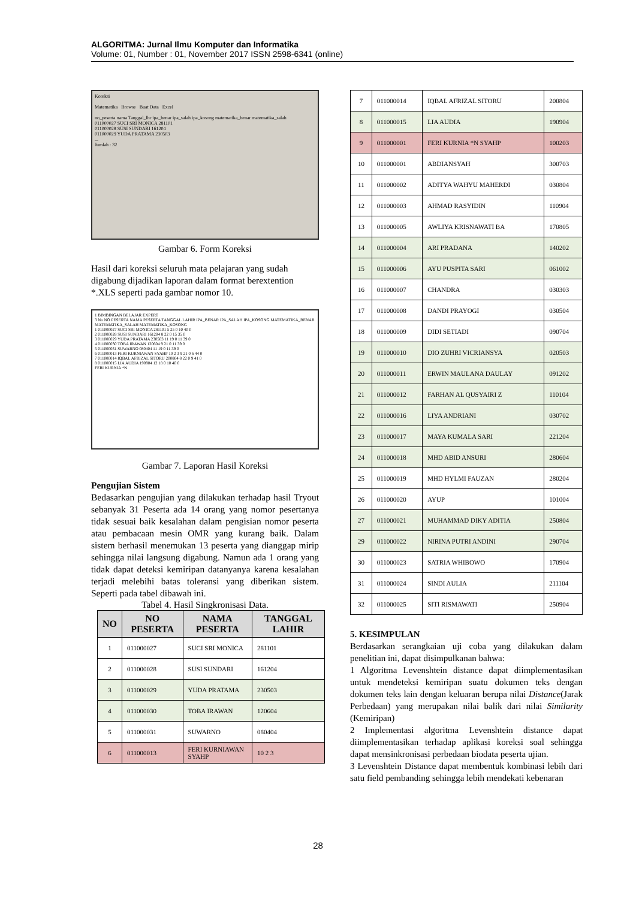ALGORITMA: Jurnal Ilmu Komputer dan Informatika
Volume: 01, Number : 01, November 2017 ISSN 2598-6341 (online)
Koreksi
Matematika Browse Buat Data Excel
no_peserta nama Tanggal_lhr ipa_benar ipa_salah ipa_kosong matematika_benar matematika_salah
011000027 SUCI SRI MONICA 281101
011000028 SUSI SUNDARI 161204
011000029 YUDA PRATAMA 230503
...
Jumlah : 32
Gambar 6. Form Koreksi
Hasil dari koreksi seluruh mata pelajaran yang sudah digabung dijadikan laporan dalam format berextention *.XLS seperti pada gambar nomor 10.
1 BIMBINGAN BELAJAR EXPERT
3 No NO PESERTA NAMA PESERTA TANGGAL LAHIR IPA_BENAR IPA_SALAH IPA_KOSONG MATEMATIKA_BENAR MATEMATIKA_SALAH MATEMATIKA_KOSONG
1 011000027 SUCI SRI MONICA 281101 5 25 0 10 40 0
2 011000028 SUSI SUNDARI 161204 8 22 0 15 35 0
3 011000029 YUDA PRATAMA 230503 11 19 0 11 39 0
4 011000030 TOBA IRAWAN 120604 9 21 0 11 39 0
5 011000031 SUWARNO 080404 11 19 0 11 39 0
6 011000013 FERI KURNIAWAN SYAHP 10 2 3 9 21 0 6 44 0
7 011000014 IQBAL AFRIZAL SITORU 200804 8 22 0 9 41 0
8 011000015 LIA AUDIA 190904 12 18 0 10 40 0
FERI KURNIA *N
Gambar 7. Laporan Hasil Koreksi
Pengujian Sistem
Bedasarkan pengujian yang dilakukan terhadap hasil Tryout sebanyak 31 Peserta ada 14 orang yang nomor pesertanya tidak sesuai baik kesalahan dalam pengisian nomor peserta atau pembacaan mesin OMR yang kurang baik. Dalam sistem berhasil menemukan 13 peserta yang dianggap mirip sehingga nilai langsung digabung. Namun ada 1 orang yang tidak dapat deteksi kemiripan datanyanya karena kesalahan terjadi melebihi batas toleransi yang diberikan sistem. Seperti pada tabel dibawah ini.
Tabel 4. Hasil Singkronisasi Data.
| NO | NO PESERTA | NAMA PESERTA | TANGGAL LAHIR |
| --- | --- | --- | --- |
| 1 | 011000027 | SUCI SRI MONICA | 281101 |
| 2 | 011000028 | SUSI SUNDARI | 161204 |
| 3 | 011000029 | YUDA PRATAMA | 230503 |
| 4 | 011000030 | TOBA IRAWAN | 120604 |
| 5 | 011000031 | SUWARNO | 080404 |
| 6 | 011000013 | FERI KURNIAWAN SYAHP | 10 2 3 |
| 7 | 011000014 | IQBAL AFRIZAL SITORU | 200804 |
| 8 | 011000015 | LIA AUDIA | 190904 |
| 9 | 011000001 | FERI KURNIA *N SYAHP | 100203 |
| 10 | 011000001 | ABDIANSYAH | 300703 |
| 11 | 011000002 | ADITYA WAHYU MAHERDI | 030804 |
| 12 | 011000003 | AHMAD RASYIDIN | 110904 |
| 13 | 011000005 | AWLIYA KRISNAWATI BA | 170805 |
| 14 | 011000004 | ARI PRADANA | 140202 |
| 15 | 011000006 | AYU PUSPITA SARI | 061002 |
| 16 | 011000007 | CHANDRA | 030303 |
| 17 | 011000008 | DANDI PRAYOGI | 030504 |
| 18 | 011000009 | DIDI SETIADI | 090704 |
| 19 | 011000010 | DIO ZUHRI VICRIANSYA | 020503 |
| 20 | 011000011 | ERWIN MAULANA DAULAY | 091202 |
| 21 | 011000012 | FARHAN AL QUSYAIRI Z | 110104 |
| 22 | 011000016 | LIYA ANDRIANI | 030702 |
| 23 | 011000017 | MAYA KUMALA SARI | 221204 |
| 24 | 011000018 | MHD ABID ANSURI | 280604 |
| 25 | 011000019 | MHD HYLMI FAUZAN | 280204 |
| 26 | 011000020 | AYUP | 101004 |
| 27 | 011000021 | MUHAMMAD DIKY ADITIA | 250804 |
| 29 | 011000022 | NIRINA PUTRI ANDINI | 290704 |
| 30 | 011000023 | SATRIA WHIBOWO | 170904 |
| 31 | 011000024 | SINDI AULIA | 211104 |
| 32 | 011000025 | SITI RISMAWATI | 250904 |
5. KESIMPULAN
Berdasarkan serangkaian uji coba yang dilakukan dalam penelitian ini, dapat disimpulkanan bahwa:
1 Algoritma Levenshtein distance dapat diimplementasikan untuk mendeteksi kemiripan suatu dokumen teks dengan dokumen teks lain dengan keluaran berupa nilai Distance(Jarak Perbedaan) yang merupakan nilai balik dari nilai Similarity (Kemiripan)
2 Implementasi algoritma Levenshtein distance dapat diimplementasikan terhadap aplikasi koreksi soal sehingga dapat mensinkronisasi perbedaan biodata peserta ujian.
3 Levenshtein Distance dapat membentuk kombinasi lebih dari satu field pembanding sehingga lebih mendekati kebenaran
28